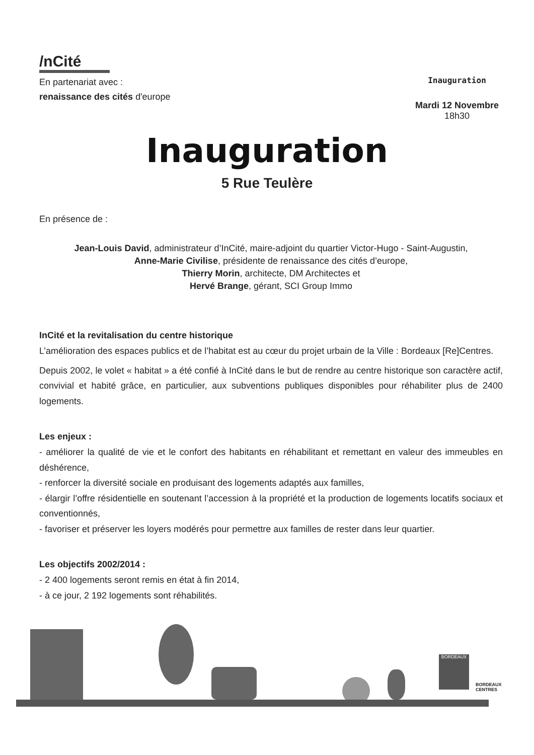/nCité
En partenariat avec :
renaissance des cités d'europe
Inauguration
Mardi 12 Novembre
18h30
Inauguration
5 Rue Teulère
En présence de :
Jean-Louis David, administrateur d’InCité, maire-adjoint du quartier Victor-Hugo - Saint-Augustin,
Anne-Marie Civilise, présidente de renaissance des cités d’europe,
Thierry Morin, architecte, DM Architectes et
Hervé Brange, gérant, SCI Group Immo
InCité et la revitalisation du centre historique
L’amélioration des espaces publics et de l’habitat est au cœur du projet urbain de la Ville : Bordeaux [Re]Centres.
Depuis 2002, le volet « habitat » a été confié à InCité dans le but de rendre au centre historique son caractère actif, convivial et habité grâce, en particulier, aux subventions publiques disponibles pour réhabiliter plus de 2400 logements.
Les enjeux :
- améliorer la qualité de vie et le confort des habitants en réhabilitant et remettant en valeur des immeubles en déshérence,
- renforcer la diversité sociale en produisant des logements adaptés aux familles,
- élargir l’offre résidentielle en soutenant l’accession à la propriété et la production de logements locatifs sociaux et conventionnés,
- favoriser et préserver les loyers modérés pour permettre aux familles de rester dans leur quartier.
Les objectifs 2002/2014 :
- 2 400 logements seront remis en état à fin 2014,
- à ce jour, 2 192 logements sont réhabilités.
BORDEAUX
BORDEAUX
CENTRES